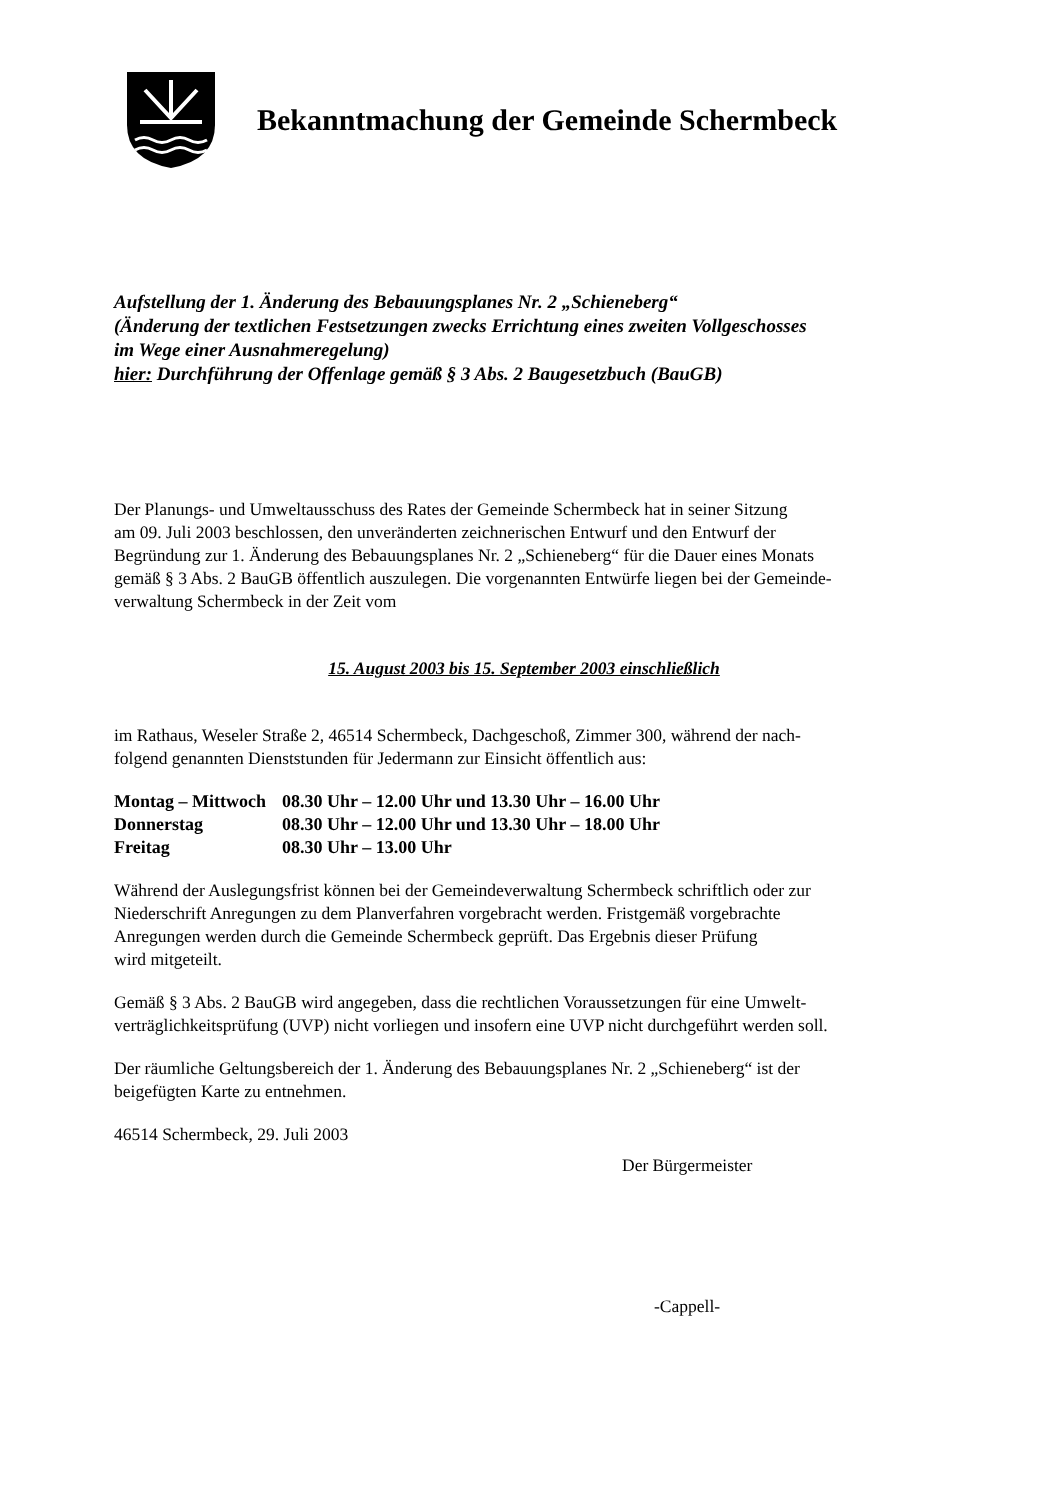Bekanntmachung der Gemeinde Schermbeck
Aufstellung der 1. Änderung des Bebauungsplanes Nr. 2 „Schieneberg“
(Änderung der textlichen Festsetzungen zwecks Errichtung eines zweiten Vollgeschosses
im Wege einer Ausnahmeregelung)
hier: Durchführung der Offenlage gemäß § 3 Abs. 2 Baugesetzbuch (BauGB)
Der Planungs- und Umweltausschuss des Rates der Gemeinde Schermbeck hat in seiner Sitzung
am 09. Juli 2003 beschlossen, den unveränderten zeichnerischen Entwurf und den Entwurf der
Begründung zur 1. Änderung des Bebauungsplanes Nr. 2 „Schieneberg“ für die Dauer eines Monats
gemäß § 3 Abs. 2 BauGB öffentlich auszulegen. Die vorgenannten Entwürfe liegen bei der Gemeinde-
verwaltung Schermbeck in der Zeit vom
15. August 2003 bis 15. September 2003 einschließlich
im Rathaus, Weseler Straße 2, 46514 Schermbeck, Dachgeschoß, Zimmer 300, während der nach-
folgend genannten Dienststunden für Jedermann zur Einsicht öffentlich aus:
| Montag – Mittwoch | 08.30 Uhr – 12.00 Uhr und 13.30 Uhr – 16.00 Uhr |
| Donnerstag | 08.30 Uhr – 12.00 Uhr und 13.30 Uhr – 18.00 Uhr |
| Freitag | 08.30 Uhr – 13.00 Uhr |
Während der Auslegungsfrist können bei der Gemeindeverwaltung Schermbeck schriftlich oder zur
Niederschrift Anregungen zu dem Planverfahren vorgebracht werden. Fristgemäß vorgebrachte
Anregungen werden durch die Gemeinde Schermbeck geprüft. Das Ergebnis dieser Prüfung
wird mitgeteilt.
Gemäß § 3 Abs. 2 BauGB wird angegeben, dass die rechtlichen Voraussetzungen für eine Umwelt-
verträglichkeitsprüfung (UVP) nicht vorliegen und insofern eine UVP nicht durchgeführt werden soll.
Der räumliche Geltungsbereich der 1. Änderung des Bebauungsplanes Nr. 2 „Schieneberg“ ist der
beigefügten Karte zu entnehmen.
46514 Schermbeck, 29. Juli 2003
Der Bürgermeister
-Cappell-